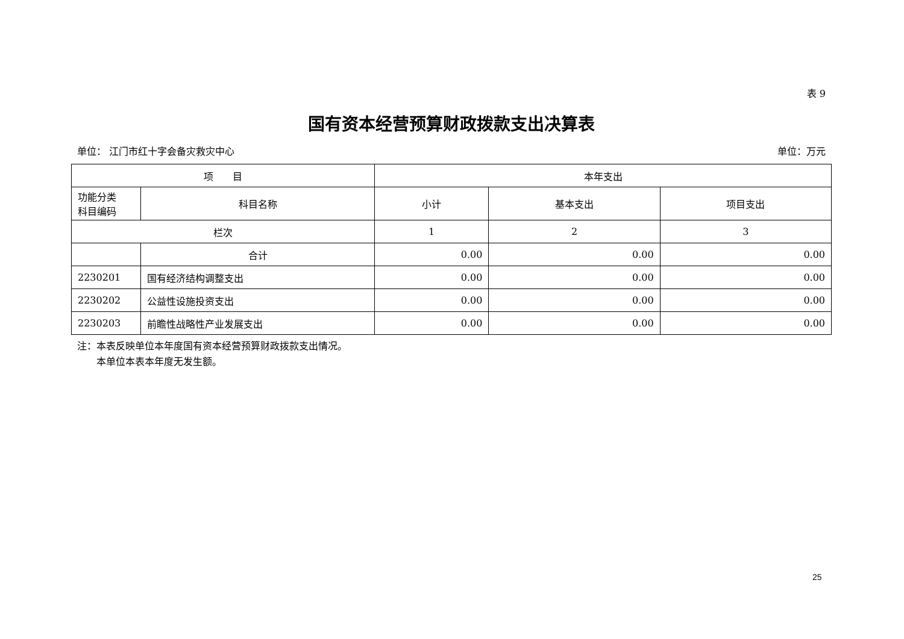表 9
国有资本经营预算财政拨款支出决算表
单位： 江门市红十字会备灾救灾中心 单位：万元
| 项 目 | | 本年支出 | | |
| --- | --- | --- | --- | --- |
| 功能分类 科目编码 | 科目名称 | 小计 | 基本支出 | 项目支出 |
| 栏次 | | 1 | 2 | 3 |
| | 合计 | 0.00 | 0.00 | 0.00 |
| 2230201 | 国有经济结构调整支出 | 0.00 | 0.00 | 0.00 |
| 2230202 | 公益性设施投资支出 | 0.00 | 0.00 | 0.00 |
| 2230203 | 前瞻性战略性产业发展支出 | 0.00 | 0.00 | 0.00 |
注：本表反映单位本年度国有资本经营预算财政拨款支出情况。
　　本单位本表本年度无发生额。
25